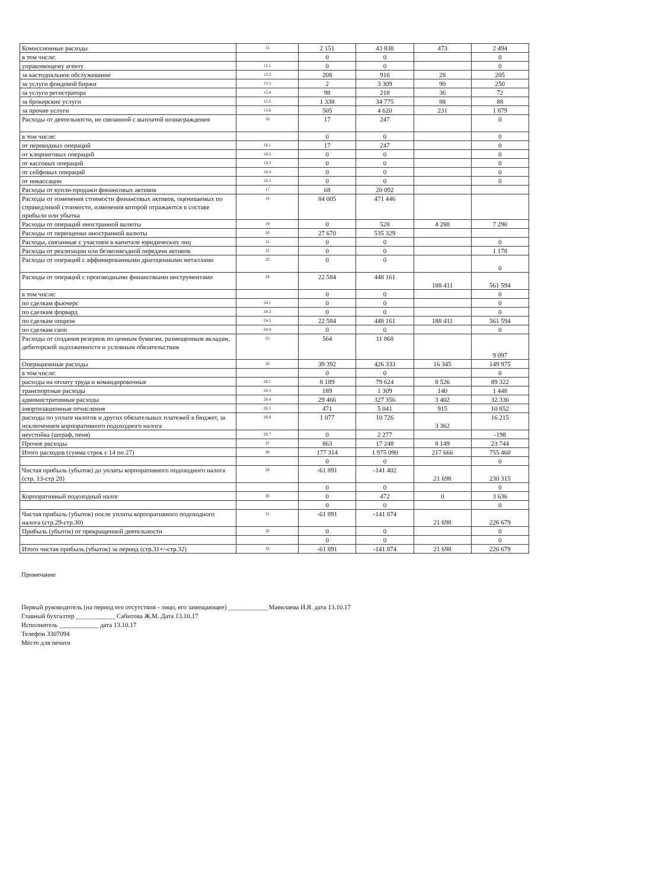| Комиссионные расходы | 15 | 2 151 | 43 838 | 473 | 2 494 |
| в том числе: | | 0 | 0 | | 0 |
| управляющему агенту | 15.1 | 0 | 0 | | 0 |
| за кастодиальное обслуживание | 15.2 | 208 | 916 | 28 | 205 |
| за услуги фондовой биржи | 15.3 | 2 | 3 309 | 90 | 250 |
| за услуги регистратора | 15.4 | 98 | 218 | 36 | 72 |
| за брокерские услуги | 15.5 | 1 338 | 34 775 | 88 | 88 |
| за прочие услуги | 15.6 | 505 | 4 620 | 231 | 1 879 |
| Расходы от деятельности, не связанной с выплатой вознаграждения | 16 | 17 | 247 | | 0 |
| в том числе: | | 0 | 0 | | 0 |
| от переводных операций | 16.1 | 17 | 247 | | 0 |
| от клиринговых операций | 16.2 | 0 | 0 | | 0 |
| от кассовых операций | 16.3 | 0 | 0 | | 0 |
| от сейфовых операций | 16.4 | 0 | 0 | | 0 |
| от инкассации | 16.5 | 0 | 0 | | 0 |
| Расходы от купли-продажи финансовых активов | 17 | 68 | 20 092 | | |
| Расходы от изменения стоимости финансовых активов, оцениваемых по справедливой стоимости, изменения которой отражаются в составе прибыли или убытка | 18 | 84 005 | 471 446 | | |
| Расходы от операций иностранной валюты | 19 | 0 | 528 | 4 288 | 7 290 |
| Расходы от переоценки иностранной валюты | 20 | 27 670 | 535 329 | | |
| Расходы, связанные с участием в капитале юридических лиц | 21 | 0 | 0 | | 0 |
| Расходы от реализации или безвозмездной передачи активов | 22 | 0 | 0 | | 1 178 |
| Расходы от операций с аффинированными драгоценными металлами | 23 | 0 | 0 | | 0 |
| Расходы от операций с производными финансовыми инструментами | 24 | 22 584 | 448 161 | 188 411 | 561 594 |
| в том числе: | | 0 | 0 | | 0 |
| по сделкам фьючерс | 24.1 | 0 | 0 | | 0 |
| по сделкам форвард | 24.2 | 0 | 0 | | 0 |
| по сделкам опцион | 24.3 | 22 584 | 448 161 | 188 411 | 561 594 |
| по сделкам своп | 24.4 | 0 | 0 | | 0 |
| Расходы от создания резервов по ценным бумагам, размещенным вкладам, дебиторской задолженности и условным обязательствам | 25 | 564 | 11 868 | | 9 097 |
| Операционные расходы | 26 | 39 392 | 426 333 | 16 345 | 149 975 |
| в том числе: | | 0 | 0 | | 0 |
| расходы на оплату труда и командировочные | 26.1 | 8 189 | 79 624 | 8 526 | 89 322 |
| транспортные расходы | 26.3 | 189 | 1 309 | 140 | 1 448 |
| административные расходы | 26.4 | 29 466 | 327 356 | 3 402 | 32 336 |
| амортизационные отчисления | 26.5 | 471 | 5 041 | 915 | 10 852 |
| расходы по уплате налогов и других обязательных платежей в бюджет, за исключением корпоративного подоходного налога | 26.6 | 1 077 | 10 726 | 3 362 | 16 215 |
| неустойка (штраф, пеня) | 26.7 | 0 | 2 277 | | -198 |
| Прочие расходы | 27 | 863 | 17 248 | 8 149 | 23 744 |
| Итого расходов (сумма строк с 14 по 27) | 28 | 177 314 | 1 975 090 | 217 666 | 755 460 |
| | | 0 | 0 | | 0 |
| Чистая прибыль (убыток) до уплаты корпоративного подоходного налога (стр. 13-стр 28) | 29 | -61 891 | -141 402 | 21 698 | 230 315 |
| | | 0 | 0 | | 0 |
| Корпоративный подоходный налог | 30 | 0 | 472 | 0 | 3 636 |
| | | 0 | 0 | | 0 |
| Чистая прибыль (убыток) после уплаты корпоративного подоходного налога (стр.29-стр.30) | 31 | -61 891 | -141 874 | 21 698 | 226 679 |
| Прибыль (убыток) от прекращенной деятельности | 32 | 0 | 0 | | 0 |
| | | 0 | 0 | | 0 |
| Итого чистая прибыль (убыток) за период (стр.31+/-стр.32) | 33 | -61 891 | -141 874 | 21 698 | 226 679 |
Примечание
Первый руководитель (на период его отсутствия - лицо, его замещающее) ____________ Маенлаева И.Я. дата 13.10.17
Главный бухгалтер ____________ Сабитова Ж.М. Дата 13.10.17
Исполнитель ____________ дата 13.10.17
Телефон 3307094
Место для печати